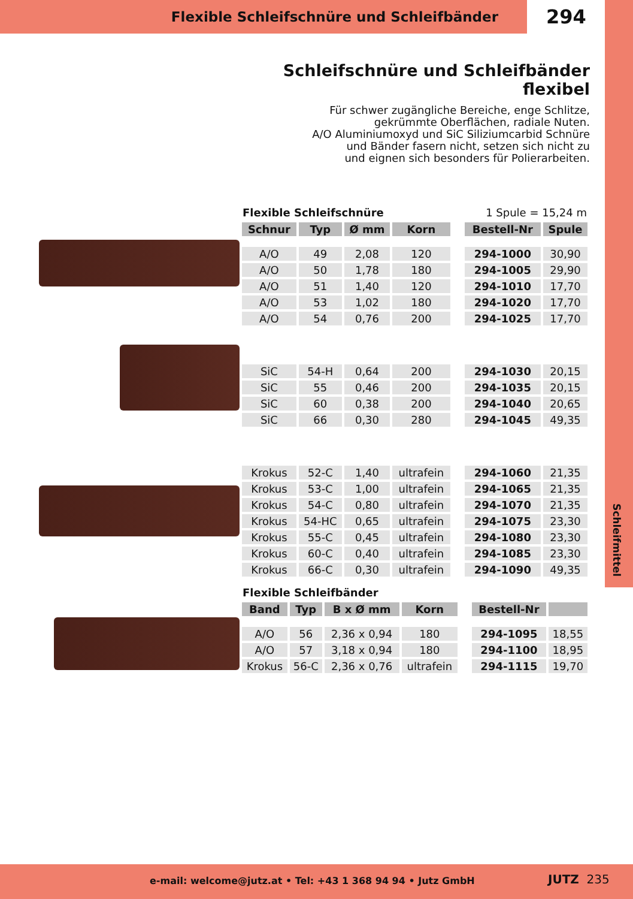Flexible Schleifschnüre und Schleifbänder
294
Schleifschnüre und Schleifbänder flexibel
Für schwer zugängliche Bereiche, enge Schlitze,
gekrümmte Oberflächen, radiale Nuten.
A/O Aluminiumoxyd und SiC Siliziumcarbid Schnüre
und Bänder fasern nicht, setzen sich nicht zu
und eignen sich besonders für Polierarbeiten.
Flexible Schleifschnüre 1 Spule = 15,24 m
| Schnur | Typ | Ø mm | Korn | | Bestell-Nr | Spule |
| --- | --- | --- | --- | --- | --- | --- |
| A/O | 49 | 2,08 | 120 | | 294-1000 | 30,90 |
| A/O | 50 | 1,78 | 180 | | 294-1005 | 29,90 |
| A/O | 51 | 1,40 | 120 | | 294-1010 | 17,70 |
| A/O | 53 | 1,02 | 180 | | 294-1020 | 17,70 |
| A/O | 54 | 0,76 | 200 | | 294-1025 | 17,70 |
| SiC | 54-H | 0,64 | 200 | | 294-1030 | 20,15 |
| SiC | 55 | 0,46 | 200 | | 294-1035 | 20,15 |
| SiC | 60 | 0,38 | 200 | | 294-1040 | 20,65 |
| SiC | 66 | 0,30 | 280 | | 294-1045 | 49,35 |
| Krokus | 52-C | 1,40 | ultrafein | | 294-1060 | 21,35 |
| Krokus | 53-C | 1,00 | ultrafein | | 294-1065 | 21,35 |
| Krokus | 54-C | 0,80 | ultrafein | | 294-1070 | 21,35 |
| Krokus | 54-HC | 0,65 | ultrafein | | 294-1075 | 23,30 |
| Krokus | 55-C | 0,45 | ultrafein | | 294-1080 | 23,30 |
| Krokus | 60-C | 0,40 | ultrafein | | 294-1085 | 23,30 |
| Krokus | 66-C | 0,30 | ultrafein | | 294-1090 | 49,35 |
Flexible Schleifbänder
| Band | Typ | B x Ø mm | Korn | | Bestell-Nr | |
| --- | --- | --- | --- | --- | --- | --- |
| A/O | 56 | 2,36 x 0,94 | 180 | | 294-1095 | 18,55 |
| A/O | 57 | 3,18 x 0,94 | 180 | | 294-1100 | 18,95 |
| Krokus | 56-C | 2,36 x 0,76 | ultrafein | | 294-1115 | 19,70 |
Schleifmittel
e-mail: welcome@jutz.at • Tel: +43 1 368 94 94 • Jutz GmbH
JUTZ 235